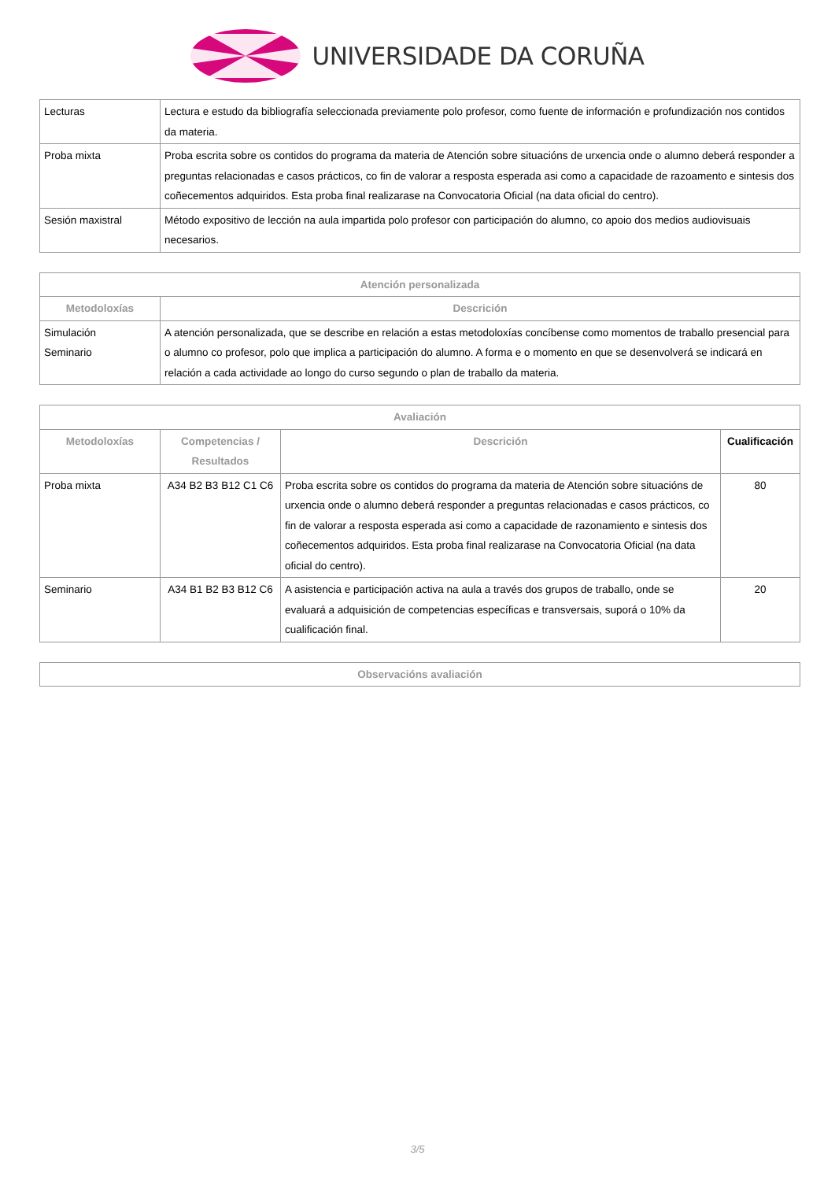UNIVERSIDADE DA CORUÑA
| Lecturas | Lectura e estudo da bibliografía seleccionada previamente polo profesor, como fuente de información e profundización nos contidos da materia. |
| Proba mixta | Proba escrita sobre os contidos do programa da materia de Atención sobre situacións de urxencia onde o alumno deberá responder a preguntas relacionadas e casos prácticos, co fin de valorar a resposta esperada asi como a capacidade de razoamento e sintesis dos coñecementos adquiridos. Esta proba final realizarase na Convocatoria Oficial (na data oficial do centro). |
| Sesión maxistral | Método expositivo de lección na aula impartida polo profesor con participación do alumno, co apoio dos medios audiovisuais necesarios. |
| Atención personalizada | |
| --- | --- |
| Metodoloxías | Descrición |
| Simulación Seminario | A atención personalizada, que se describe en relación a estas metodoloxías concíbense como momentos de traballo presencial para o alumno co profesor, polo que implica a participación do alumno. A forma e o momento en que se desenvolverá se indicará en relación a cada actividade ao longo do curso segundo o plan de traballo da materia. |
| Avaliación | | | |
| --- | --- | --- | --- |
| Metodoloxías | Competencias / Resultados | Descrición | Cualificación |
| Proba mixta | A34 B2 B3 B12 C1 C6 | Proba escrita sobre os contidos do programa da materia de Atención sobre situacións de urxencia onde o alumno deberá responder a preguntas relacionadas e casos prácticos, co fin de valorar a resposta esperada asi como a capacidade de razonamiento e sintesis dos coñecementos adquiridos. Esta proba final realizarase na Convocatoria Oficial (na data oficial do centro). | 80 |
| Seminario | A34 B1 B2 B3 B12 C6 | A asistencia e participación activa na aula a través dos grupos de traballo, onde se evaluará a adquisición de competencias específicas e transversais, suporá o 10% da cualificación final. | 20 |
| Observacións avaliación |
| --- |
3/5